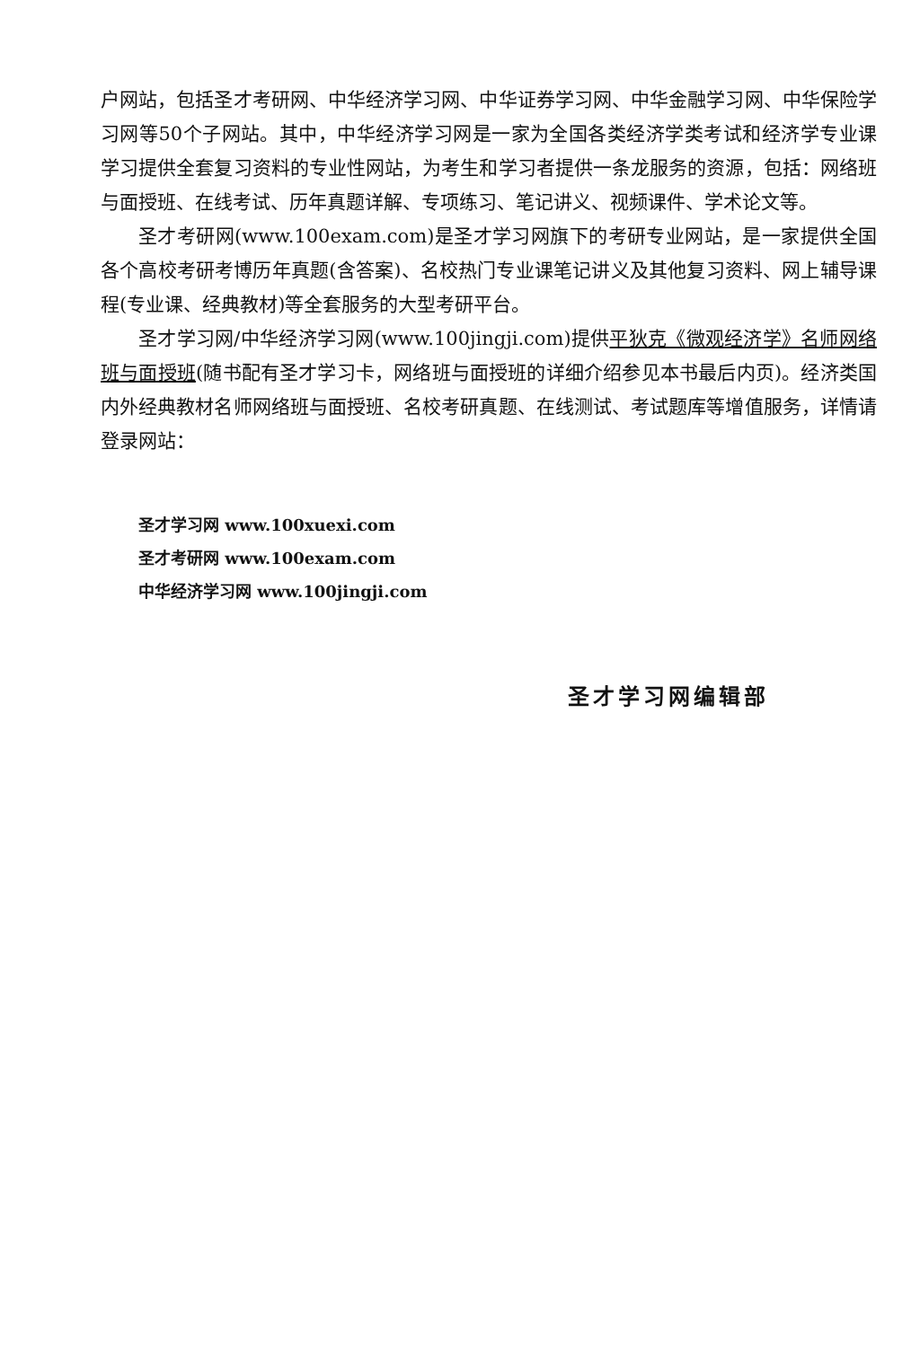户网站，包括圣才考研网、中华经济学习网、中华证券学习网、中华金融学习网、中华保险学习网等50个子网站。其中，中华经济学习网是一家为全国各类经济学类考试和经济学专业课学习提供全套复习资料的专业性网站，为考生和学习者提供一条龙服务的资源，包括：网络班与面授班、在线考试、历年真题详解、专项练习、笔记讲义、视频课件、学术论文等。
圣才考研网(www.100exam.com)是圣才学习网旗下的考研专业网站，是一家提供全国各个高校考研考博历年真题(含答案)、名校热门专业课笔记讲义及其他复习资料、网上辅导课程(专业课、经典教材)等全套服务的大型考研平台。
圣才学习网/中华经济学习网(www.100jingji.com)提供平狄克《微观经济学》名师网络班与面授班(随书配有圣才学习卡，网络班与面授班的详细介绍参见本书最后内页)。经济类国内外经典教材名师网络班与面授班、名校考研真题、在线测试、考试题库等增值服务，详情请登录网站：
圣才学习网 www.100xuexi.com
圣才考研网 www.100exam.com
中华经济学习网 www.100jingji.com
圣才学习网编辑部